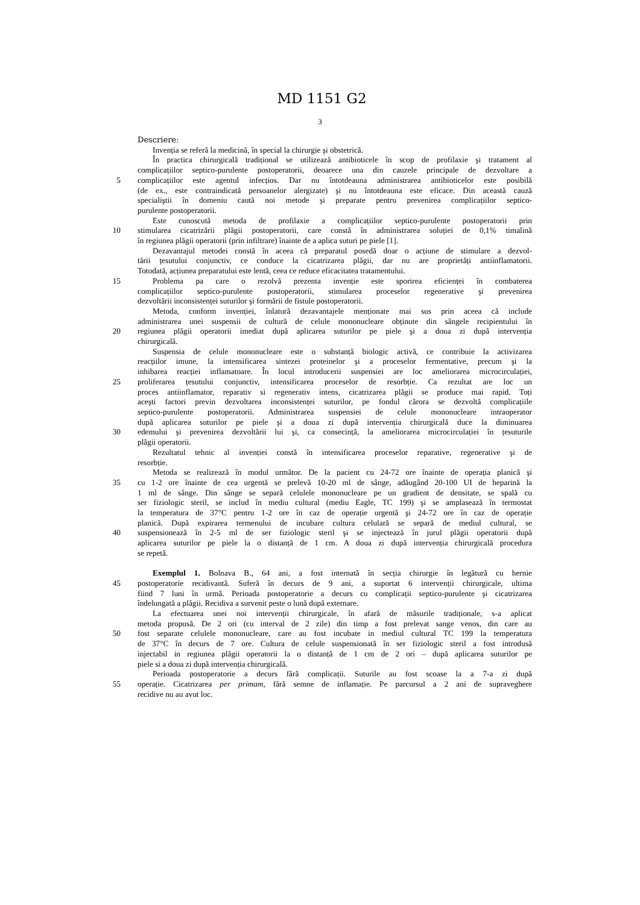MD 1151 G2
3
Descriere:
Invenția se referă la medicină, în special la chirurgie şi obstetrică.
În practica chirurgicală tradițional se utilizează antibioticele în scop de profilaxie şi tratament al
complicațiilor septico-purulente postoperatorii, deoarece una din cauzele principale de dezvoltare a
5 complicațiilor este agentul infecțios. Dar nu întotdeauna administrarea antibioticelor este posibilă
(de ex., este contraindicată persoanelor alergizate) şi nu întotdeauna este eficace. Din această cauză
specialiştii în domeniu caută noi metode şi preparate pentru prevenirea complicațiilor septico-
purulente postoperatorii.
Este cunoscută metoda de profilaxie a complicațiilor septico-purulente postoperatorii prin
10 stimularea cicatrizării plăgii postoperatorii, care constă în administrarea soluției de 0,1% timalină
în regiunea plăgii operatorii (prin infiltrare) înainte de a aplica suturi pe piele [1].
Dezavantajul metodei constă în aceea că preparatul posedă doar o acțiune de stimulare a dezvol-
tării țesutului conjunctiv, ce conduce la cicatrizarea plăgii, dar nu are proprietăți antiinflamatorii.
Totodată, acțiunea preparatului este lentă, ceea ce reduce eficacitatea tratamentului.
15 Problema pa care o rezolvă prezenta invenție este sporirea eficienței în combaterea
complicațiilor septico-purulente postoperatorii, stimularea proceselor regenerative şi prevenirea
dezvoltării inconsistenței suturilor şi formării de fistule postoperatorii.
Metoda, conform invenției, înlatură dezavantajele menționate mai sus prin aceea că include
administrarea unei suspensii de cultură de celule mononucleare obținute din sângele recipientului în
20 regiunea plăgii operatorii imediat după aplicarea suturilor pe piele şi a doua zi după intervenția
chirurgicală.
Suspensia de celule mononucleare este o substanță biologic activă, ce contribuie la activizarea
reacțiilor imune, la intensificarea sintezei proteinelor şi a proceselor fermentative, precum şi la
inhibarea reacției inflamatoare. În locul introducerii suspensiei are loc ameliorarea microcirculației,
25 proliferarea țesutului conjunctiv, intensificarea proceselor de resorbție. Ca rezultat are loc un
proces antiinflamator, reparativ si regenerativ intens, cicatrizarea plăgii se produce mai rapid. Toți
aceşti factori previn dezvoltarea inconsistenței suturilor, pe fondul cărora se dezvoltă complicațiile
septico-purulente postoperatorii. Administrarea suspensiei de celule mononucleare intraoperator
după aplicarea suturilor pe piele şi a doua zi după intervenția chirurgicală duce la diminuarea
30 edemului şi prevenirea dezvoltării lui şi, ca consecință, la ameliorarea microcirculației în țesuturile
plăgii operatorii.
Rezultatul tehnic al invenției constă în intensificarea proceselor reparative, regenerative şi de
resorbție.
Metoda se realizează în modul următor. De la pacient cu 24-72 ore înainte de operația planică şi
35 cu 1-2 ore înainte de cea urgentă se prelevă 10-20 ml de sânge, adăugând 20-100 UI de heparină la
1 ml de sânge. Din sânge se separă celulele mononucleare pe un gradient de densitate, se spală cu
ser fiziologic steril, se includ în mediu cultural (mediu Eagle, TC 199) şi se amplasează în termostat
la temperatura de 37°C pentru 1-2 ore în caz de operație urgentă şi 24-72 ore în caz de operație
planică. După expirarea termenului de incubare cultura celulară se separă de mediul cultural, se
40 suspensionează în 2-5 ml de ser fiziologic steril şi se injectează în jurul plăgii operatorii după
aplicarea suturilor pe piele la o distanță de 1 cm. A doua zi după intervenția chirurgicală procedura
se repetă.
Exemplul 1. Bolnava B., 64 ani, a fost internată în secția chirurgie în legătură cu hernie
45 postoperatorie recidivantă. Suferă în decurs de 9 ani, a suportat 6 intervenții chirurgicale, ultima
fiind 7 luni în urmă. Perioada postoperatorie a decurs cu complicații septico-purulente şi cicatrizarea
îndelungată a plăgii. Recidiva a survenit peste o lună după externare.
La efectuarea unei noi intervenții chirurgicale, în afară de măsurile tradiționale, s-a aplicat
metoda propusă. De 2 ori (cu interval de 2 zile) din timp a fost prelevat sange venos, din care au
50 fost separate celulele mononucleare, care au fost incubate in mediul cultural TC 199 la temperatura
de 37°C în decurs de 7 ore. Cultura de celule suspensionată în ser fiziologic steril a fost introdusă
injectabil in regiunea plăgii operatorii la o distanță de 1 cm de 2 ori – după aplicarea suturilor pe
piele si a doua zi după intervenția chirurgicală.
Perioada postoperatorie a decurs fără complicații. Suturile au fost scoase la a 7-a zi după
55 operație. Cicatrizarea per primam, fără semne de inflamație. Pe parcursul a 2 ani de supraveghere
recidive nu au avut loc.